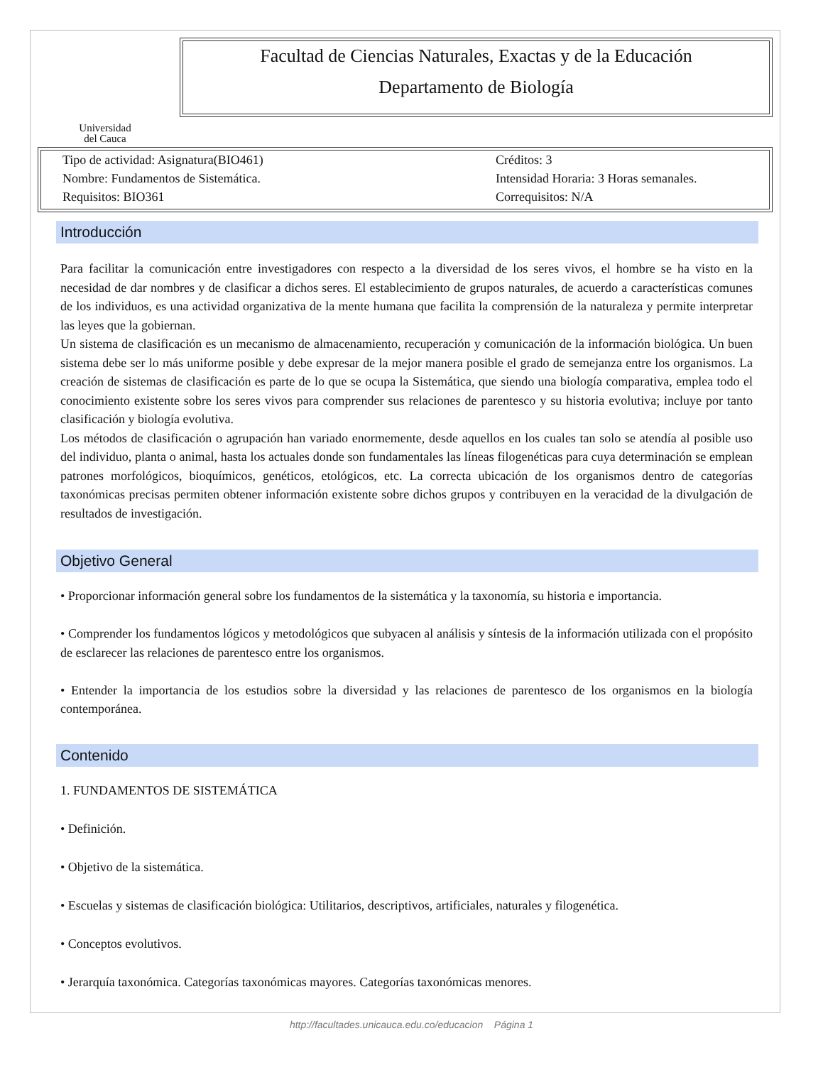Universidad
del Cauca
Facultad de Ciencias Naturales, Exactas y de la Educación
Departamento de Biología
Tipo de actividad: Asignatura(BIO461)
Nombre: Fundamentos de Sistemática.
Requisitos: BIO361 Créditos: 3
Intensidad Horaria: 3 Horas semanales.
Correquisitos: N/A
Introducción
Para facilitar la comunicación entre investigadores con respecto a la diversidad de los seres vivos, el hombre se ha visto en la necesidad de dar nombres y de clasificar a dichos seres. El establecimiento de grupos naturales, de acuerdo a características comunes de los individuos, es una actividad organizativa de la mente humana que facilita la comprensión de la naturaleza y permite interpretar las leyes que la gobiernan.
Un sistema de clasificación es un mecanismo de almacenamiento, recuperación y comunicación de la información biológica. Un buen sistema debe ser lo más uniforme posible y debe expresar de la mejor manera posible el grado de semejanza entre los organismos. La creación de sistemas de clasificación es parte de lo que se ocupa la Sistemática, que siendo una biología comparativa, emplea todo el conocimiento existente sobre los seres vivos para comprender sus relaciones de parentesco y su historia evolutiva; incluye por tanto clasificación y biología evolutiva.
Los métodos de clasificación o agrupación han variado enormemente, desde aquellos en los cuales tan solo se atendía al posible uso del individuo, planta o animal, hasta los actuales donde son fundamentales las líneas filogenéticas para cuya determinación se emplean patrones morfológicos, bioquímicos, genéticos, etológicos, etc. La correcta ubicación de los organismos dentro de categorías taxonómicas precisas permiten obtener información existente sobre dichos grupos y contribuyen en la veracidad de la divulgación de resultados de investigación.
Objetivo General
• Proporcionar información general sobre los fundamentos de la sistemática y la taxonomía, su historia e importancia.
• Comprender los fundamentos lógicos y metodológicos que subyacen al análisis y síntesis de la información utilizada con el propósito de esclarecer las relaciones de parentesco entre los organismos.
• Entender la importancia de los estudios sobre la diversidad y las relaciones de parentesco de los organismos en la biología contemporánea.
Contenido
1. FUNDAMENTOS DE SISTEMÁTICA
• Definición.
• Objetivo de la sistemática.
• Escuelas y sistemas de clasificación biológica: Utilitarios, descriptivos, artificiales, naturales y filogenética.
• Conceptos evolutivos.
• Jerarquía taxonómica. Categorías taxonómicas mayores. Categorías taxonómicas menores.
http://facultades.unicauca.edu.co/educacion Página 1